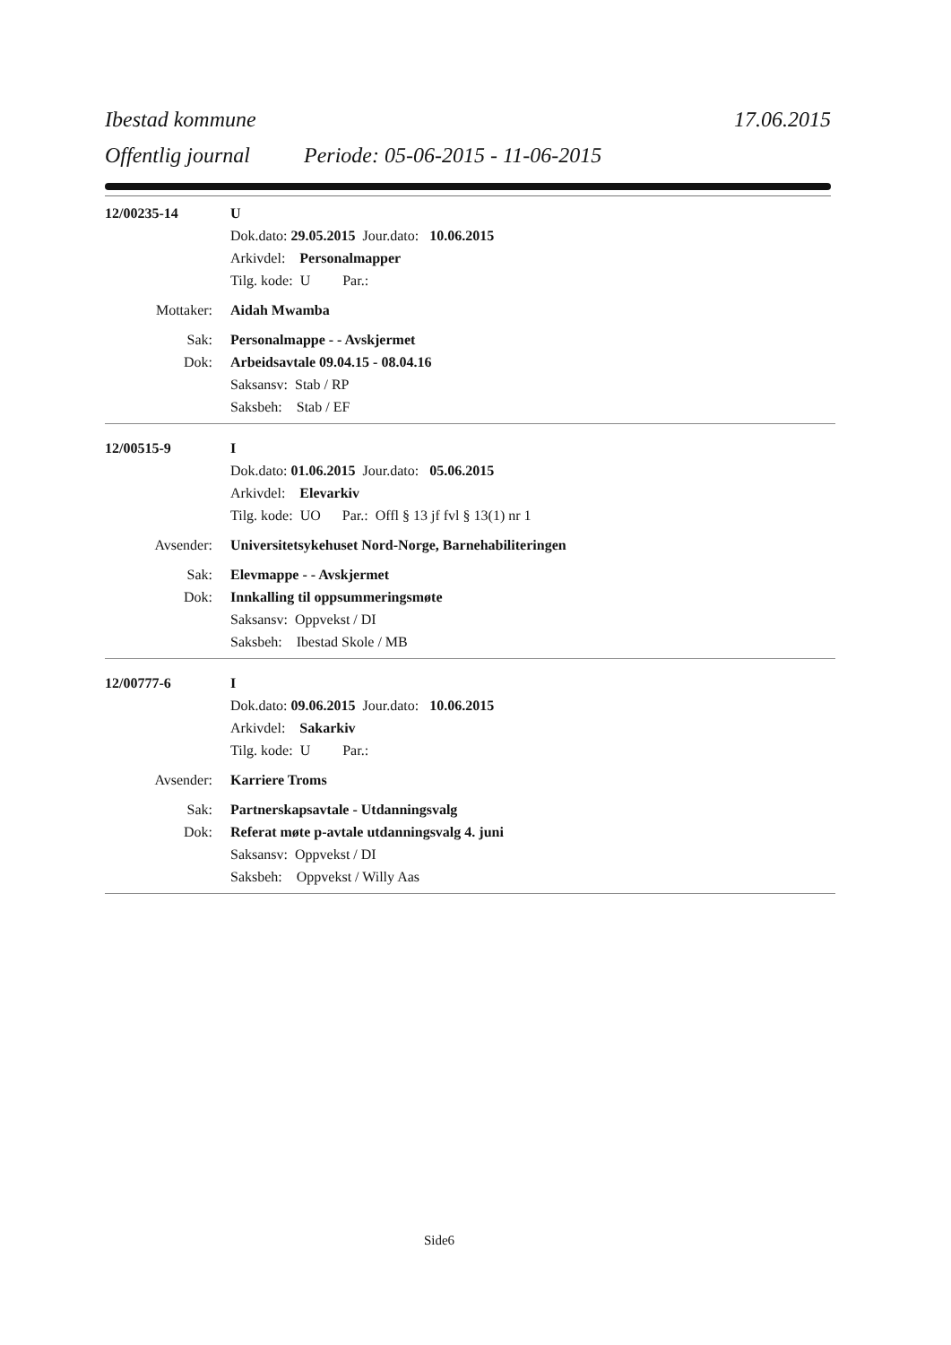Ibestad kommune 17.06.2015
Offentlig journal Periode: 05-06-2015 - 11-06-2015
12/00235-14 U
Dok.dato: 29.05.2015 Jour.dato: 10.06.2015
Arkivdel: Personalmapper
Tilg. kode: U Par.:
Mottaker: Aidah Mwamba
Sak: Personalmappe - - Avskjermet
Dok: Arbeidsavtale 09.04.15 - 08.04.16
Saksansv: Stab / RP
Saksbeh: Stab / EF
12/00515-9 I
Dok.dato: 01.06.2015 Jour.dato: 05.06.2015
Arkivdel: Elevarkiv
Tilg. kode: UO Par.: Offl § 13 jf fvl § 13(1) nr 1
Avsender: Universitetsykehuset Nord-Norge, Barnehabiliteringen
Sak: Elevmappe - - Avskjermet
Dok: Innkalling til oppsummeringsmøte
Saksansv: Oppvekst / DI
Saksbeh: Ibestad Skole / MB
12/00777-6 I
Dok.dato: 09.06.2015 Jour.dato: 10.06.2015
Arkivdel: Sakarkiv
Tilg. kode: U Par.:
Avsender: Karriere Troms
Sak: Partnerskapsavtale - Utdanningsvalg
Dok: Referat møte p-avtale utdanningsvalg 4. juni
Saksansv: Oppvekst / DI
Saksbeh: Oppvekst / Willy Aas
Side6